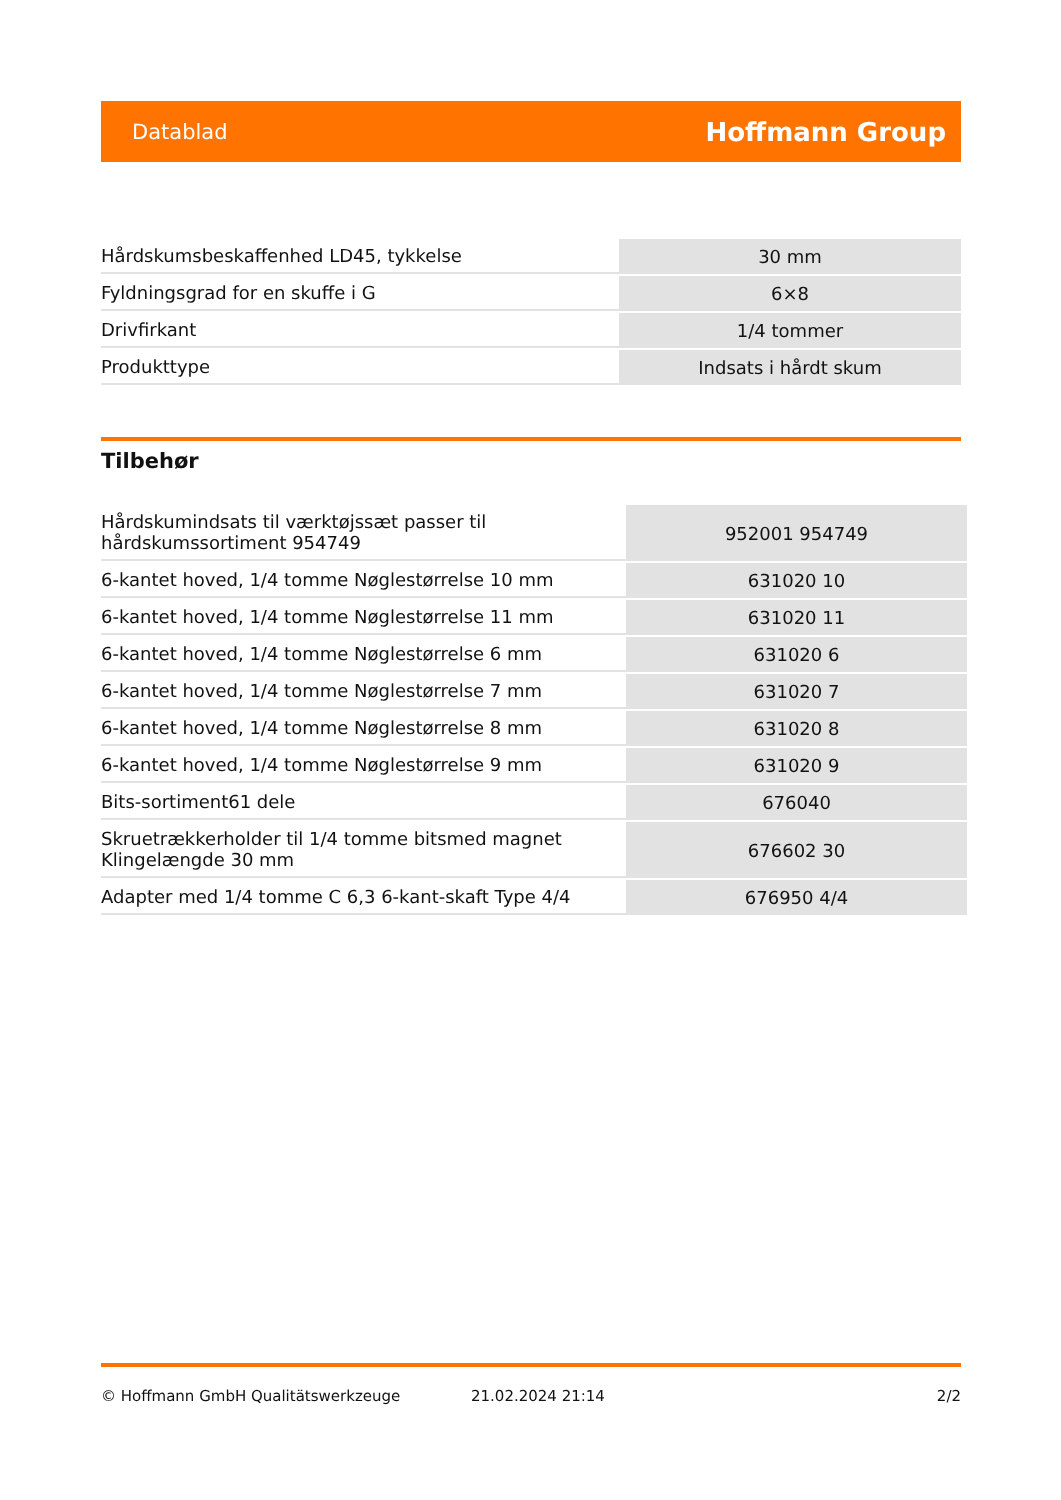Datablad Hoffmann Group
| Hårdskumsbeskaffenhed LD45, tykkelse | 30 mm |
| Fyldningsgrad for en skuffe i G | 6×8 |
| Drivfirkant | 1/4 tommer |
| Produkttype | Indsats i hårdt skum |
Tilbehør
| Hårdskumindsats til værktøjssæt passer til hårdskumssortiment 954749 | 952001 954749 |
| 6-kantet hoved, 1/4 tomme Nøglestørrelse 10 mm | 631020 10 |
| 6-kantet hoved, 1/4 tomme Nøglestørrelse 11 mm | 631020 11 |
| 6-kantet hoved, 1/4 tomme Nøglestørrelse 6 mm | 631020 6 |
| 6-kantet hoved, 1/4 tomme Nøglestørrelse 7 mm | 631020 7 |
| 6-kantet hoved, 1/4 tomme Nøglestørrelse 8 mm | 631020 8 |
| 6-kantet hoved, 1/4 tomme Nøglestørrelse 9 mm | 631020 9 |
| Bits-sortiment61 dele | 676040 |
| Skruetrækkerholder til 1/4 tomme bitsmed magnet Klingelængde 30 mm | 676602 30 |
| Adapter med 1/4 tomme C 6,3 6-kant-skaft Type 4/4 | 676950 4/4 |
© Hoffmann GmbH Qualitätswerkzeuge 21.02.2024 21:14 2/2